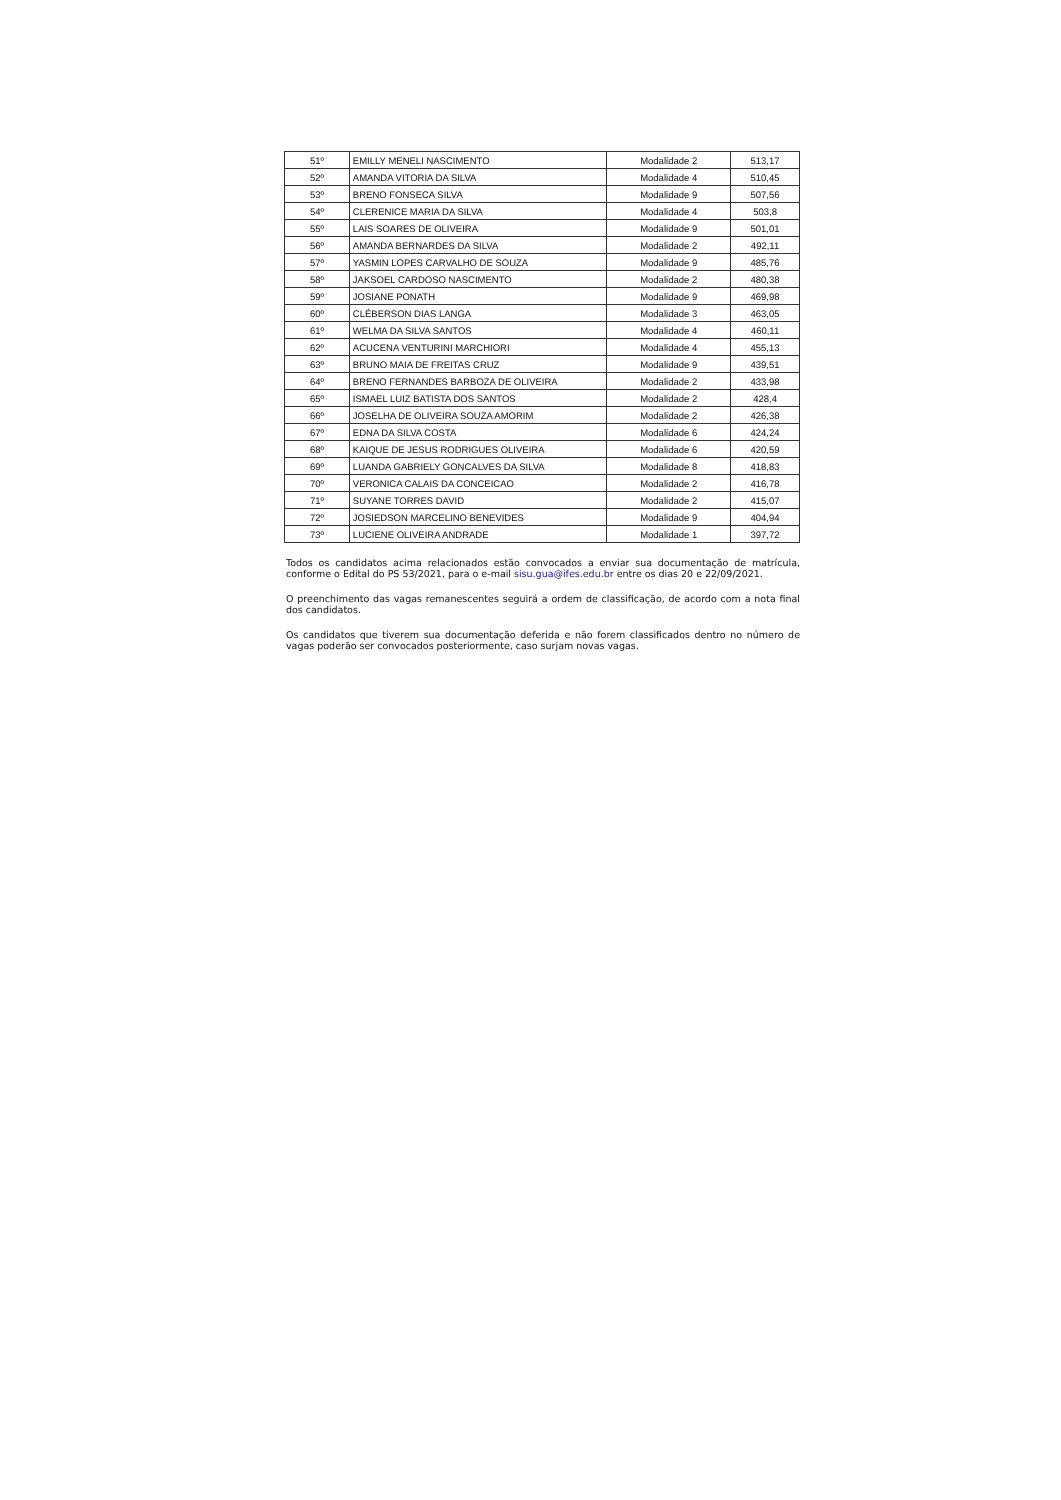| 51º | EMILLY MENELI NASCIMENTO | Modalidade 2 | 513,17 |
| 52º | AMANDA VITORIA DA SILVA | Modalidade 4 | 510,45 |
| 53º | BRENO FONSECA SILVA | Modalidade 9 | 507,56 |
| 54º | CLERENICE MARIA DA SILVA | Modalidade 4 | 503,8 |
| 55º | LAIS SOARES DE OLIVEIRA | Modalidade 9 | 501,01 |
| 56º | AMANDA BERNARDES DA SILVA | Modalidade 2 | 492,11 |
| 57º | YASMIN LOPES CARVALHO DE SOUZA | Modalidade 9 | 485,76 |
| 58º | JAKSOEL CARDOSO NASCIMENTO | Modalidade 2 | 480,38 |
| 59º | JOSIANE PONATH | Modalidade 9 | 469,98 |
| 60º | CLÉBERSON DIAS LANGA | Modalidade 3 | 463,05 |
| 61º | WELMA DA SILVA SANTOS | Modalidade 4 | 460,11 |
| 62º | ACUCENA VENTURINI MARCHIORI | Modalidade 4 | 455,13 |
| 63º | BRUNO MAIA DE FREITAS CRUZ | Modalidade 9 | 439,51 |
| 64º | BRENO FERNANDES BARBOZA DE OLIVEIRA | Modalidade 2 | 433,98 |
| 65º | ISMAEL LUIZ BATISTA DOS SANTOS | Modalidade 2 | 428,4 |
| 66º | JOSELHA DE OLIVEIRA SOUZA AMORIM | Modalidade 2 | 426,38 |
| 67º | EDNA DA SILVA COSTA | Modalidade 6 | 424,24 |
| 68º | KAIQUE DE JESUS RODRIGUES OLIVEIRA | Modalidade 6 | 420,59 |
| 69º | LUANDA GABRIELY GONCALVES DA SILVA | Modalidade 8 | 418,83 |
| 70º | VERONICA CALAIS DA CONCEICAO | Modalidade 2 | 416,78 |
| 71º | SUYANE TORRES DAVID | Modalidade 2 | 415,07 |
| 72º | JOSIEDSON MARCELINO BENEVIDES | Modalidade 9 | 404,94 |
| 73º | LUCIENE OLIVEIRA ANDRADE | Modalidade 1 | 397,72 |
Todos os candidatos acima relacionados estão convocados a enviar sua documentação de matrícula, conforme o Edital do PS 53/2021, para o e-mail sisu.gua@ifes.edu.br entre os dias 20 e 22/09/2021.
O preenchimento das vagas remanescentes seguirá a ordem de classificação, de acordo com a nota final dos candidatos.
Os candidatos que tiverem sua documentação deferida e não forem classificados dentro no número de vagas poderão ser convocados posteriormente, caso surjam novas vagas.